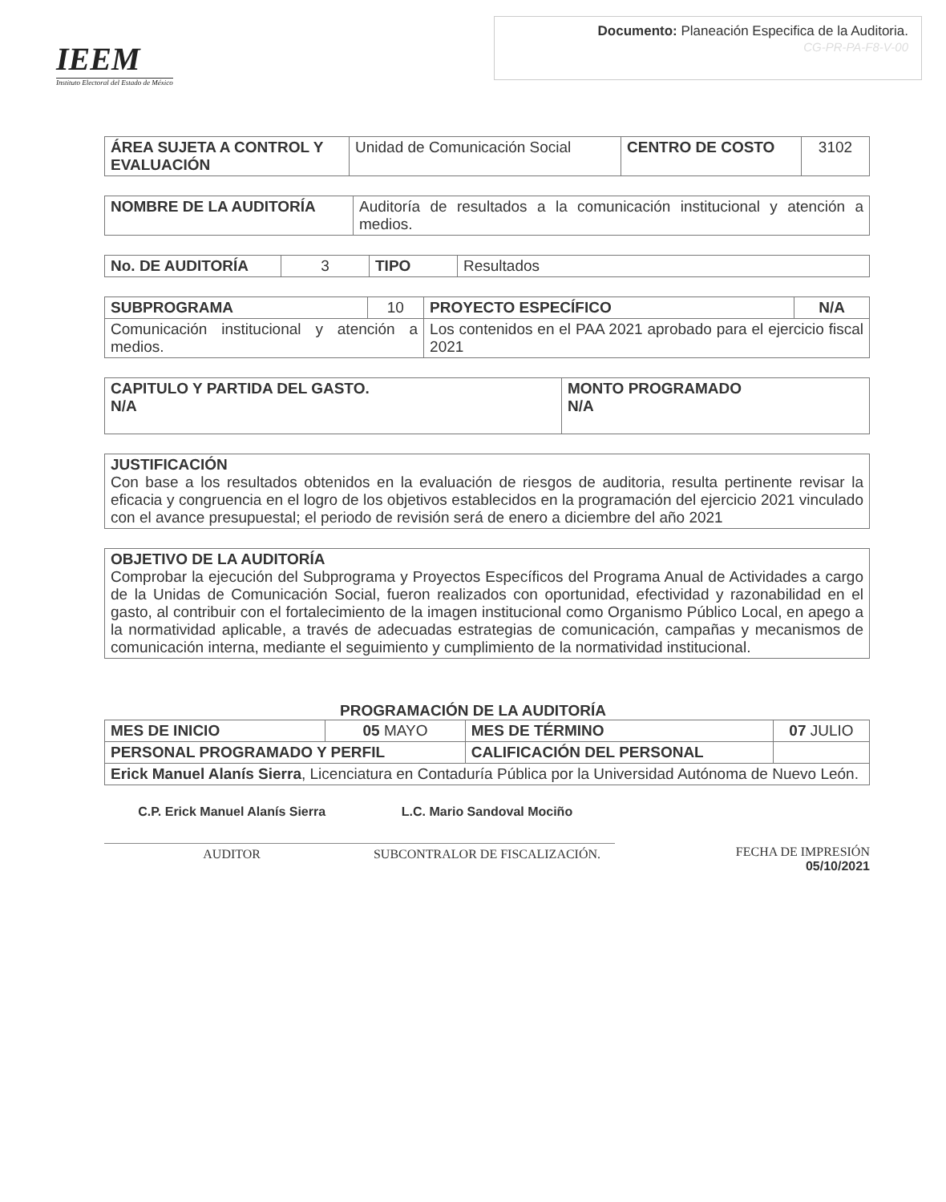IEEM
Instituto Electoral del Estado de México
Documento: Planeación Especifica de la Auditoria.
CG-PR-PA-F8-V-00
| ÁREA SUJETA A CONTROL Y EVALUACIÓN | Unidad de Comunicación Social | CENTRO DE COSTO | 3102 |
| NOMBRE DE LA AUDITORÍA | Auditoría de resultados a la comunicación institucional y atención a medios. |
| No. DE AUDITORÍA | 3 | TIPO | Resultados |
| SUBPROGRAMA | 10 | PROYECTO ESPECÍFICO | N/A |
| Comunicación institucional y atención a medios. | | Los contenidos en el PAA 2021 aprobado para el ejercicio fiscal 2021 | |
| CAPITULO Y PARTIDA DEL GASTO. N/A | MONTO PROGRAMADO N/A |
| --- | --- |
| JUSTIFICACIÓN Con base a los resultados obtenidos en la evaluación de riesgos de auditoria, resulta pertinente revisar la eficacia y congruencia en el logro de los objetivos establecidos en la programación del ejercicio 2021 vinculado con el avance presupuestal; el periodo de revisión será de enero a diciembre del año 2021 |
| OBJETIVO DE LA AUDITORÍA Comprobar la ejecución del Subprograma y Proyectos Específicos del Programa Anual de Actividades a cargo de la Unidas de Comunicación Social, fueron realizados con oportunidad, efectividad y razonabilidad en el gasto, al contribuir con el fortalecimiento de la imagen institucional como Organismo Público Local, en apego a la normatividad aplicable, a través de adecuadas estrategias de comunicación, campañas y mecanismos de comunicación interna, mediante el seguimiento y cumplimiento de la normatividad institucional. |
PROGRAMACIÓN DE LA AUDITORÍA
| MES DE INICIO | 05 MAYO | MES DE TÉRMINO | 07 JULIO |
| PERSONAL PROGRAMADO Y PERFIL | | CALIFICACIÓN DEL PERSONAL | |
| Erick Manuel Alanís Sierra , Licenciatura en Contaduría Pública por la Universidad Autónoma de Nuevo León. | | | |
C.P. Erick Manuel Alanís Sierra
AUDITOR
L.C. Mario Sandoval Mociño
SUBCONTRALOR DE FISCALIZACIÓN.
FECHA DE IMPRESIÓN
05/10/2021